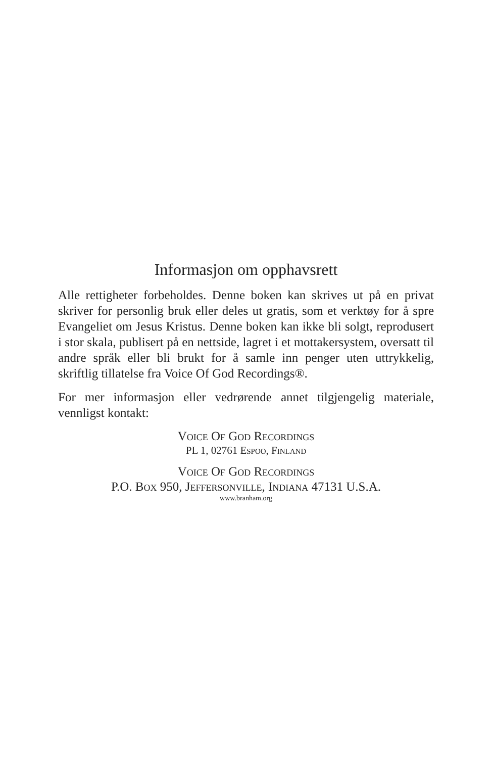Informasjon om opphavsrett
Alle rettigheter forbeholdes. Denne boken kan skrives ut på en privat skriver for personlig bruk eller deles ut gratis, som et verktøy for å spre Evangeliet om Jesus Kristus. Denne boken kan ikke bli solgt, reprodusert i stor skala, publisert på en nettside, lagret i et mottakersystem, oversatt til andre språk eller bli brukt for å samle inn penger uten uttrykkelig, skriftlig tillatelse fra Voice Of God Recordings®.
For mer informasjon eller vedrørende annet tilgjengelig materiale, vennligst kontakt:
Voice Of God Recordings
PL 1, 02761 Espoo, Finland
Voice Of God Recordings
P.O. Box 950, Jeffersonville, Indiana 47131 U.S.A.
www.branham.org